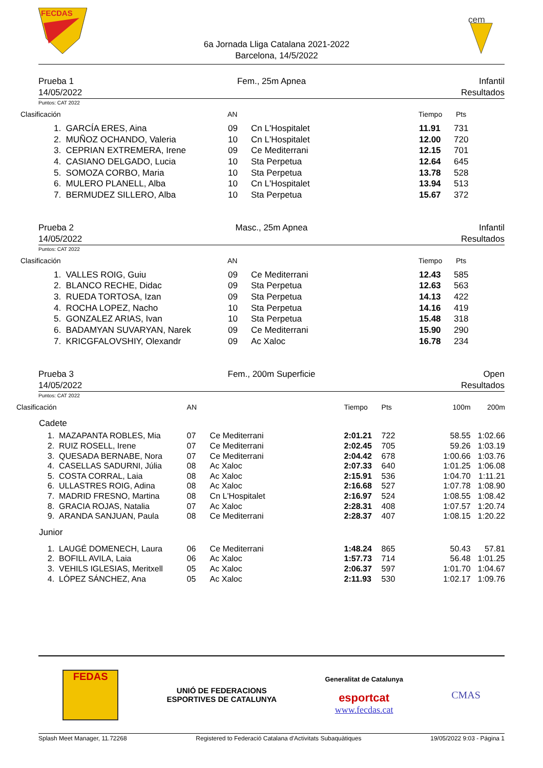FECDAS
6a Jornada Lliga Catalana 2021-2022
Barcelona, 14/5/2022
cem
Prueba 1
14/05/2022
Fem., 25m Apnea Infantil
Resultados
Puntos: CAT 2022
| Clasificación | AN | Tiempo | Pts |
| --- | --- | --- | --- |
| 1. GARCÍA ERES, Aina | 09 | Cn L'Hospitalet | 11.91 | 731 |
| 2. MUÑOZ OCHANDO, Valeria | 10 | Cn L'Hospitalet | 12.00 | 720 |
| 3. CEPRIAN EXTREMERA, Irene | 09 | Ce Mediterrani | 12.15 | 701 |
| 4. CASIANO DELGADO, Lucia | 10 | Sta Perpetua | 12.64 | 645 |
| 5. SOMOZA CORBO, Maria | 10 | Sta Perpetua | 13.78 | 528 |
| 6. MULERO PLANELL, Alba | 10 | Cn L'Hospitalet | 13.94 | 513 |
| 7. BERMUDEZ SILLERO, Alba | 10 | Sta Perpetua | 15.67 | 372 |
Prueba 2
14/05/2022
Masc., 25m Apnea Infantil
Resultados
Puntos: CAT 2022
| Clasificación | AN | Tiempo | Pts |
| --- | --- | --- | --- |
| 1. VALLES ROIG, Guiu | 09 | Ce Mediterrani | 12.43 | 585 |
| 2. BLANCO RECHE, Didac | 09 | Sta Perpetua | 12.63 | 563 |
| 3. RUEDA TORTOSA, Izan | 09 | Sta Perpetua | 14.13 | 422 |
| 4. ROCHA LOPEZ, Nacho | 10 | Sta Perpetua | 14.16 | 419 |
| 5. GONZALEZ ARIAS, Ivan | 10 | Sta Perpetua | 15.48 | 318 |
| 6. BADAMYAN SUVARYAN, Narek | 09 | Ce Mediterrani | 15.90 | 290 |
| 7. KRICGFALOVSHIY, Olexandr | 09 | Ac Xaloc | 16.78 | 234 |
Prueba 3
14/05/2022
Fem., 200m Superficie Open
Resultados
Puntos: CAT 2022
| Clasificación | | AN | | Tiempo | Pts | 100m | 200m |
| --- | --- | --- | --- | --- | --- | --- | --- |
| Cadete | | | | | | | |
| 1. | MAZAPANTA ROBLES, Mia | 07 | Ce Mediterrani | 2:01.21 | 722 | 58.55 | 1:02.66 |
| 2. | RUIZ ROSELL, Irene | 07 | Ce Mediterrani | 2:02.45 | 705 | 59.26 | 1:03.19 |
| 3. | QUESADA BERNABE, Nora | 07 | Ce Mediterrani | 2:04.42 | 678 | 1:00.66 | 1:03.76 |
| 4. | CASELLAS SADURNI, Júlia | 08 | Ac Xaloc | 2:07.33 | 640 | 1:01.25 | 1:06.08 |
| 5. | COSTA CORRAL, Laia | 08 | Ac Xaloc | 2:15.91 | 536 | 1:04.70 | 1:11.21 |
| 6. | ULLASTRES ROIG, Adina | 08 | Ac Xaloc | 2:16.68 | 527 | 1:07.78 | 1:08.90 |
| 7. | MADRID FRESNO, Martina | 08 | Cn L'Hospitalet | 2:16.97 | 524 | 1:08.55 | 1:08.42 |
| 8. | GRACIA ROJAS, Natalia | 07 | Ac Xaloc | 2:28.31 | 408 | 1:07.57 | 1:20.74 |
| 9. | ARANDA SANJUAN, Paula | 08 | Ce Mediterrani | 2:28.37 | 407 | 1:08.15 | 1:20.22 |
| Junior | | | | | | | |
| 1. | LAUGÉ DOMENECH, Laura | 06 | Ce Mediterrani | 1:48.24 | 865 | 50.43 | 57.81 |
| 2. | BOFILL AVILA, Laia | 06 | Ac Xaloc | 1:57.73 | 714 | 56.48 | 1:01.25 |
| 3. | VEHILS IGLESIAS, Meritxell | 05 | Ac Xaloc | 2:06.37 | 597 | 1:01.70 | 1:04.67 |
| 4. | LÓPEZ SÁNCHEZ, Ana | 05 | Ac Xaloc | 2:11.93 | 530 | 1:02.17 | 1:09.76 |
FEDAS
UNIÓ DE FEDERACIONS
ESPORTIVES DE CATALUNYA
Generalitat de Catalunya
esportcat
www.fecdas.cat
CMAS
Splash Meet Manager, 11.72268 Registered to Federació Catalana d'Activitats Subaquàtiques 19/05/2022 9:03 - Página 1